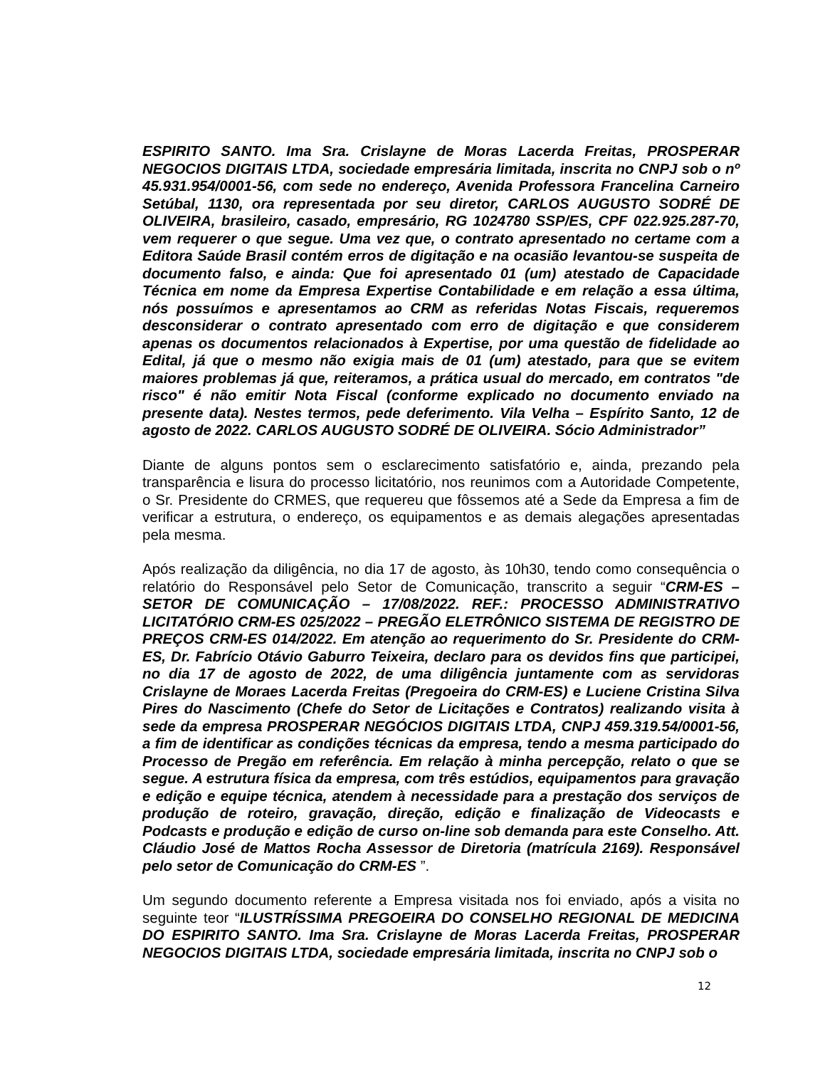ESPIRITO SANTO. Ima Sra. Crislayne de Moras Lacerda Freitas, PROSPERAR NEGOCIOS DIGITAIS LTDA, sociedade empresária limitada, inscrita no CNPJ sob o nº 45.931.954/0001-56, com sede no endereço, Avenida Professora Francelina Carneiro Setúbal, 1130, ora representada por seu diretor, CARLOS AUGUSTO SODRÉ DE OLIVEIRA, brasileiro, casado, empresário, RG 1024780 SSP/ES, CPF 022.925.287-70, vem requerer o que segue. Uma vez que, o contrato apresentado no certame com a Editora Saúde Brasil contém erros de digitação e na ocasião levantou-se suspeita de documento falso, e ainda: Que foi apresentado 01 (um) atestado de Capacidade Técnica em nome da Empresa Expertise Contabilidade e em relação a essa última, nós possuímos e apresentamos ao CRM as referidas Notas Fiscais, requeremos desconsiderar o contrato apresentado com erro de digitação e que considerem apenas os documentos relacionados à Expertise, por uma questão de fidelidade ao Edital, já que o mesmo não exigia mais de 01 (um) atestado, para que se evitem maiores problemas já que, reiteramos, a prática usual do mercado, em contratos "de risco" é não emitir Nota Fiscal (conforme explicado no documento enviado na presente data). Nestes termos, pede deferimento. Vila Velha – Espírito Santo, 12 de agosto de 2022. CARLOS AUGUSTO SODRÉ DE OLIVEIRA. Sócio Administrador”
Diante de alguns pontos sem o esclarecimento satisfatório e, ainda, prezando pela transparência e lisura do processo licitatório, nos reunimos com a Autoridade Competente, o Sr. Presidente do CRMES, que requereu que fôssemos até a Sede da Empresa a fim de verificar a estrutura, o endereço, os equipamentos e as demais alegações apresentadas pela mesma.
Após realização da diligência, no dia 17 de agosto, às 10h30, tendo como consequência o relatório do Responsável pelo Setor de Comunicação, transcrito a seguir “CRM-ES – SETOR DE COMUNICAÇÃO – 17/08/2022. REF.: PROCESSO ADMINISTRATIVO LICITATÓRIO CRM-ES 025/2022 – PREGÃO ELETRÔNICO SISTEMA DE REGISTRO DE PREÇOS CRM-ES 014/2022. Em atenção ao requerimento do Sr. Presidente do CRM-ES, Dr. Fabrício Otávio Gaburro Teixeira, declaro para os devidos fins que participei, no dia 17 de agosto de 2022, de uma diligência juntamente com as servidoras Crislayne de Moraes Lacerda Freitas (Pregoeira do CRM-ES) e Luciene Cristina Silva Pires do Nascimento (Chefe do Setor de Licitações e Contratos) realizando visita à sede da empresa PROSPERAR NEGÓCIOS DIGITAIS LTDA, CNPJ 459.319.54/0001-56, a fim de identificar as condições técnicas da empresa, tendo a mesma participado do Processo de Pregão em referência. Em relação à minha percepção, relato o que se segue. A estrutura física da empresa, com três estúdios, equipamentos para gravação e edição e equipe técnica, atendem à necessidade para a prestação dos serviços de produção de roteiro, gravação, direção, edição e finalização de Videocasts e Podcasts e produção e edição de curso on-line sob demanda para este Conselho. Att. Cláudio José de Mattos Rocha Assessor de Diretoria (matrícula 2169). Responsável pelo setor de Comunicação do CRM-ES ”.
Um segundo documento referente a Empresa visitada nos foi enviado, após a visita no seguinte teor “ILUSTRÍSSIMA PREGOEIRA DO CONSELHO REGIONAL DE MEDICINA DO ESPIRITO SANTO. Ima Sra. Crislayne de Moras Lacerda Freitas, PROSPERAR NEGOCIOS DIGITAIS LTDA, sociedade empresária limitada, inscrita no CNPJ sob o
12